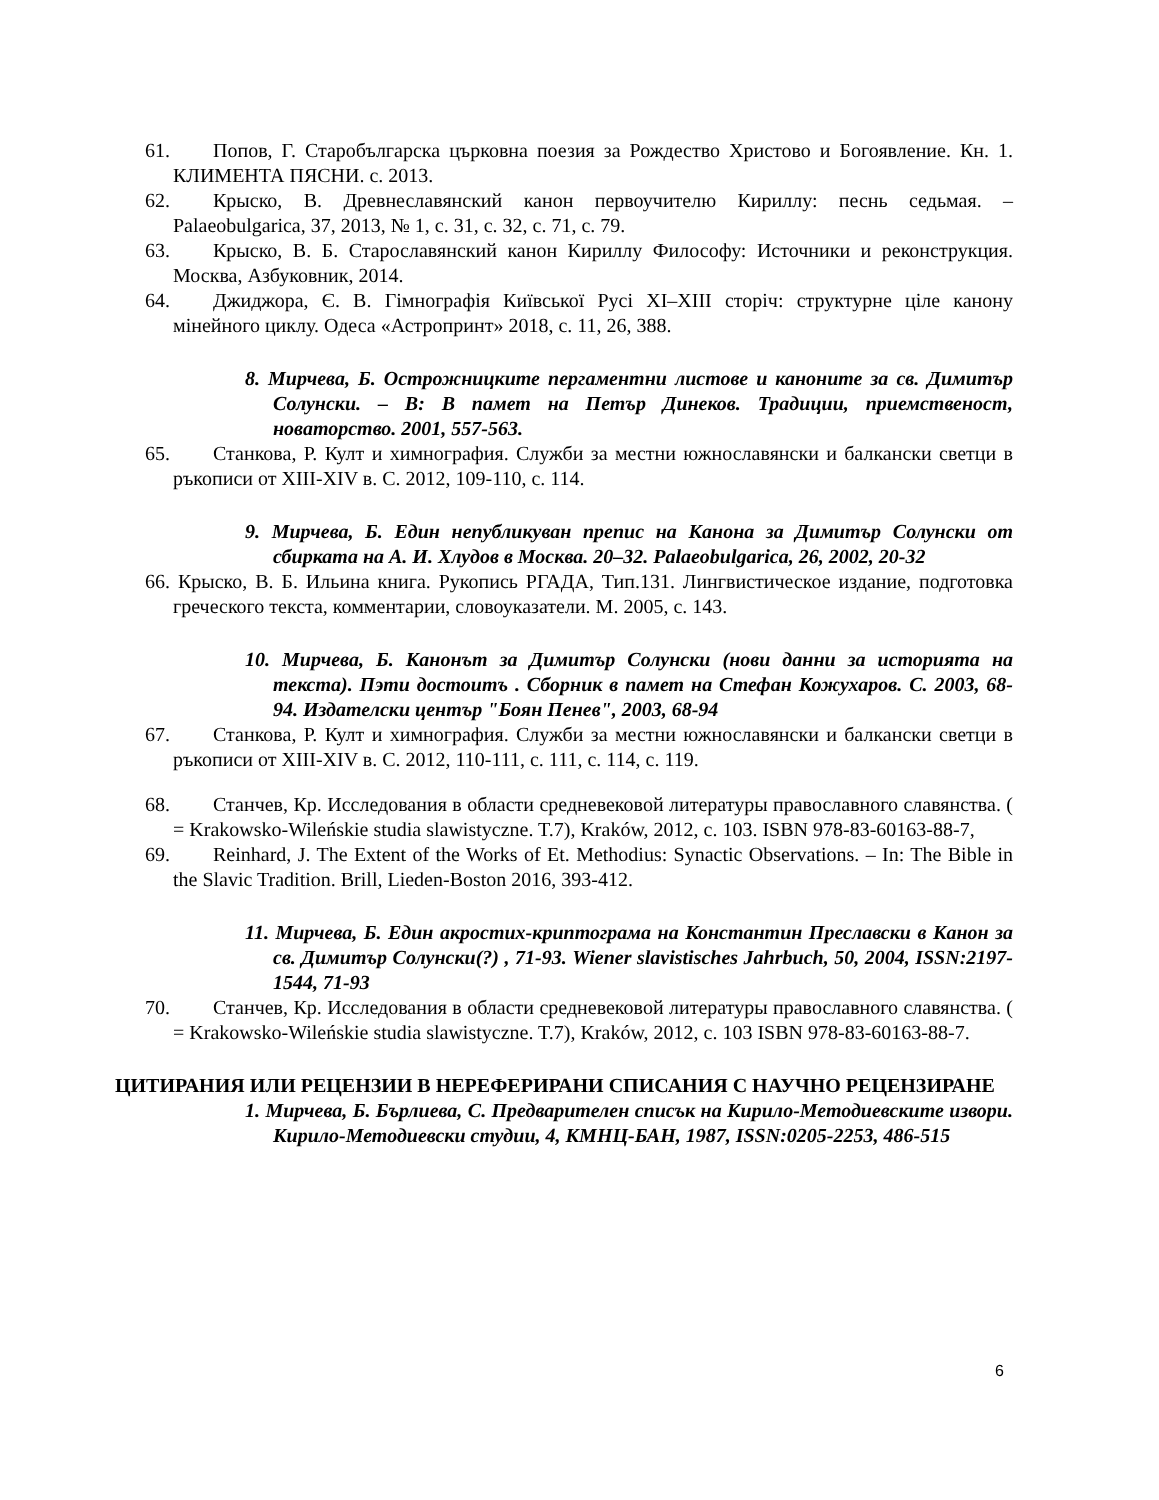61. Попов, Г. Старобългарска църковна поезия за Рождество Христово и Богоявление. Кн. 1. КЛИМЕНТА ПЯСНИ. с. 2013.
62. Крыско, В. Древнеславянский канон первоучителю Кириллу: песнь седьмая. – Palaeobulgarica, 37, 2013, № 1, с. 31, с. 32, с. 71, с. 79.
63. Крыско, В. Б. Старославянский канон Кириллу Философу: Источники и реконструкция. Москва, Азбуковник, 2014.
64. Джиджора, Є. В. Гімнографія Київської Русі XI–XIII сторіч: структурне ціле канону мінейного циклу. Одеса «Астропринт» 2018, с. 11, 26, 388.
8. Мирчева, Б. Острожницките пергаментни листове и каноните за св. Димитър Солунски. – В: В памет на Петър Динеков. Традиции, приемственост, новаторство. 2001, 557-563.
65. Станкова, Р. Култ и химнография. Служби за местни южнославянски и балкански светци в ръкописи от XIII-XIV в. С. 2012, 109-110, с. 114.
9. Мирчева, Б. Един непубликуван препис на Канона за Димитър Солунски от сбирката на А. И. Хлудов в Москва. 20–32. Palaeobulgarica, 26, 2002, 20-32
66. Крыско, В. Б. Ильина книга. Рукопись РГАДА, Тип.131. Лингвистическое издание, подготовка греческого текста, комментарии, словоуказатели. М. 2005, с. 143.
10. Мирчева, Б. Канонът за Димитър Солунски (нови данни за историята на текста). Пэти достоитъ . Сборник в памет на Стефан Кожухаров. С. 2003, 68-94. Издателски център "Боян Пенев", 2003, 68-94
67. Станкова, Р. Култ и химнография. Служби за местни южнославянски и балкански светци в ръкописи от XIII-XIV в. С. 2012, 110-111, с. 111, с. 114, с. 119.
68. Станчев, Кр. Исследования в области средневековой литературы православного славянства. ( = Krakowsko-Wileńskie studia slawistyczne. T.7), Kraków, 2012, с. 103. ISBN 978-83-60163-88-7,
69. Reinhard, J. The Extent of the Works of Et. Methodius: Synactic Observations. – In: The Bible in the Slavic Tradition. Brill, Lieden-Boston 2016, 393-412.
11. Мирчева, Б. Един акростих-криптограма на Константин Преславски в Канон за св. Димитър Солунски(?) , 71-93. Wiener slavistisches Jahrbuch, 50, 2004, ISSN:2197-1544, 71-93
70. Станчев, Кр. Исследования в области средневековой литературы православного славянства. ( = Krakowsko-Wileńskie studia slawistyczne. T.7), Kraków, 2012, с. 103 ISBN 978-83-60163-88-7.
ЦИТИРАНИЯ ИЛИ РЕЦЕНЗИИ В НЕРЕФЕРИРАНИ СПИСАНИЯ С НАУЧНО РЕЦЕНЗИРАНЕ
1. Мирчева, Б. Бърлиева, С. Предварителен списък на Кирило-Методиевските извори. Кирило-Методиевски студии, 4, КМНЦ-БАН, 1987, ISSN:0205-2253, 486-515
6